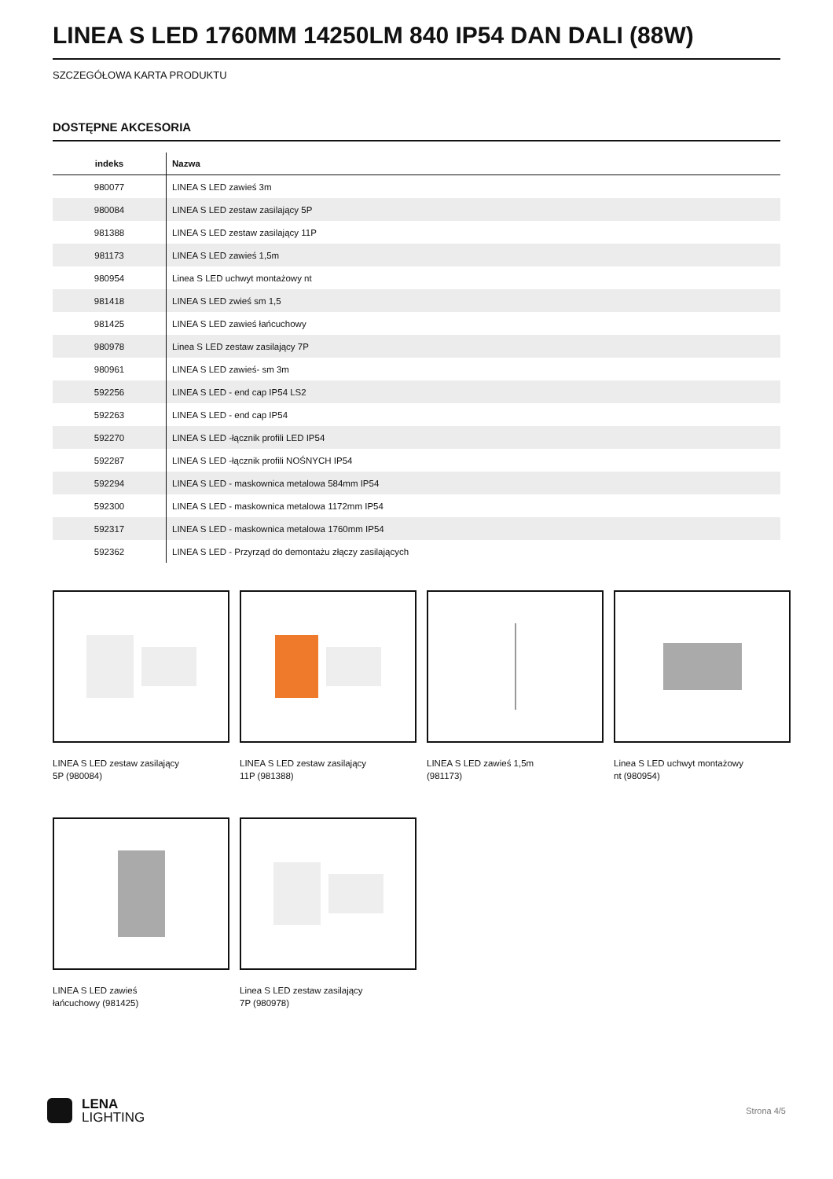LINEA S LED 1760MM 14250LM 840 IP54 DAN DALI (88W)
SZCZEGÓŁOWA KARTA PRODUKTU
DOSTĘPNE AKCESORIA
| indeks | Nazwa |
| --- | --- |
| 980077 | LINEA S LED zawieś 3m |
| 980084 | LINEA S LED zestaw zasilający 5P |
| 981388 | LINEA S LED zestaw zasilający 11P |
| 981173 | LINEA S LED zawieś 1,5m |
| 980954 | Linea S LED uchwyt montażowy nt |
| 981418 | LINEA S LED zwieś sm 1,5 |
| 981425 | LINEA S LED zawieś łańcuchowy |
| 980978 | Linea S LED zestaw zasilający 7P |
| 980961 | LINEA S LED zawieś- sm 3m |
| 592256 | LINEA S LED - end cap IP54 LS2 |
| 592263 | LINEA S LED - end cap IP54 |
| 592270 | LINEA S LED -łącznik profili LED IP54 |
| 592287 | LINEA S LED -łącznik profili NOŚNYCH IP54 |
| 592294 | LINEA S LED - maskownica metalowa 584mm IP54 |
| 592300 | LINEA S LED - maskownica metalowa 1172mm IP54 |
| 592317 | LINEA S LED - maskownica metalowa 1760mm IP54 |
| 592362 | LINEA S LED - Przyrząd do demontażu złączy zasilających |
LINEA S LED zestaw zasilający 5P (980084)
LINEA S LED zestaw zasilający 11P (981388)
LINEA S LED zawieś 1,5m (981173)
Linea S LED uchwyt montażowy nt (980954)
LINEA S LED zawieś łańcuchowy (981425)
Linea S LED zestaw zasilający 7P (980978)
LENA
LIGHTING
Strona 4/5